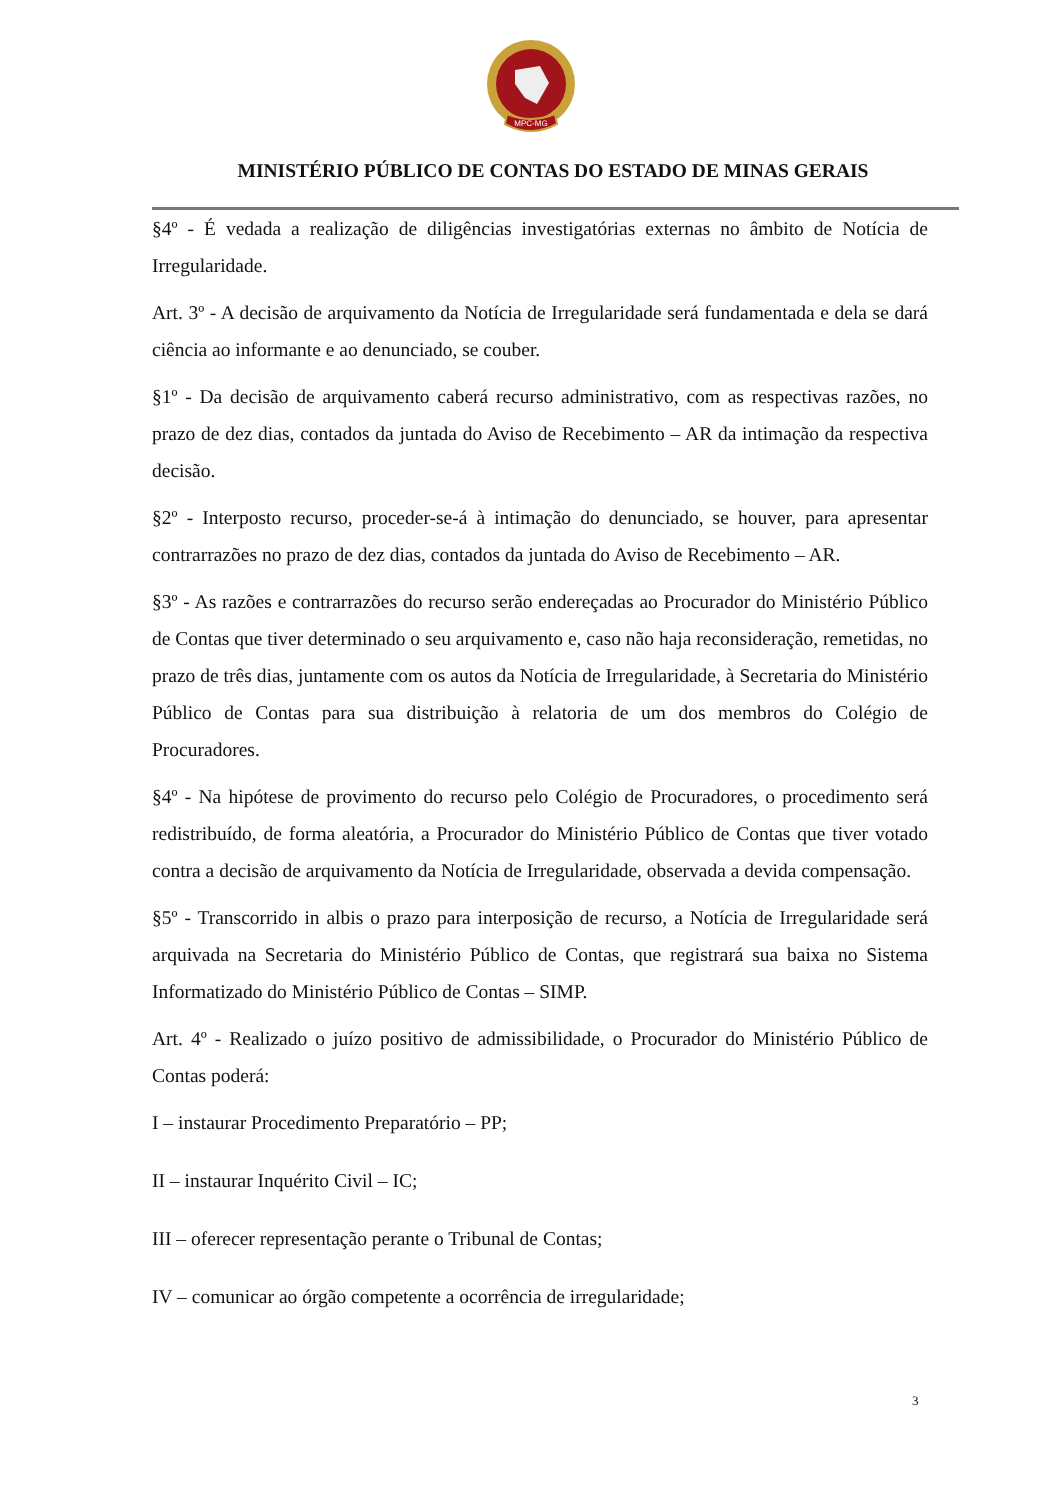MPC-MG
MINISTÉRIO PÚBLICO DE CONTAS DO ESTADO DE MINAS GERAIS
§4º - É vedada a realização de diligências investigatórias externas no âmbito de Notícia de Irregularidade.
Art. 3º - A decisão de arquivamento da Notícia de Irregularidade será fundamentada e dela se dará ciência ao informante e ao denunciado, se couber.
§1º - Da decisão de arquivamento caberá recurso administrativo, com as respectivas razões, no prazo de dez dias, contados da juntada do Aviso de Recebimento – AR da intimação da respectiva decisão.
§2º - Interposto recurso, proceder-se-á à intimação do denunciado, se houver, para apresentar contrarrazões no prazo de dez dias, contados da juntada do Aviso de Recebimento – AR.
§3º - As razões e contrarrazões do recurso serão endereçadas ao Procurador do Ministério Público de Contas que tiver determinado o seu arquivamento e, caso não haja reconsideração, remetidas, no prazo de três dias, juntamente com os autos da Notícia de Irregularidade, à Secretaria do Ministério Público de Contas para sua distribuição à relatoria de um dos membros do Colégio de Procuradores.
§4º - Na hipótese de provimento do recurso pelo Colégio de Procuradores, o procedimento será redistribuído, de forma aleatória, a Procurador do Ministério Público de Contas que tiver votado contra a decisão de arquivamento da Notícia de Irregularidade, observada a devida compensação.
§5º - Transcorrido in albis o prazo para interposição de recurso, a Notícia de Irregularidade será arquivada na Secretaria do Ministério Público de Contas, que registrará sua baixa no Sistema Informatizado do Ministério Público de Contas – SIMP.
Art. 4º - Realizado o juízo positivo de admissibilidade, o Procurador do Ministério Público de Contas poderá:
I – instaurar Procedimento Preparatório – PP;
II – instaurar Inquérito Civil – IC;
III – oferecer representação perante o Tribunal de Contas;
IV – comunicar ao órgão competente a ocorrência de irregularidade;
3